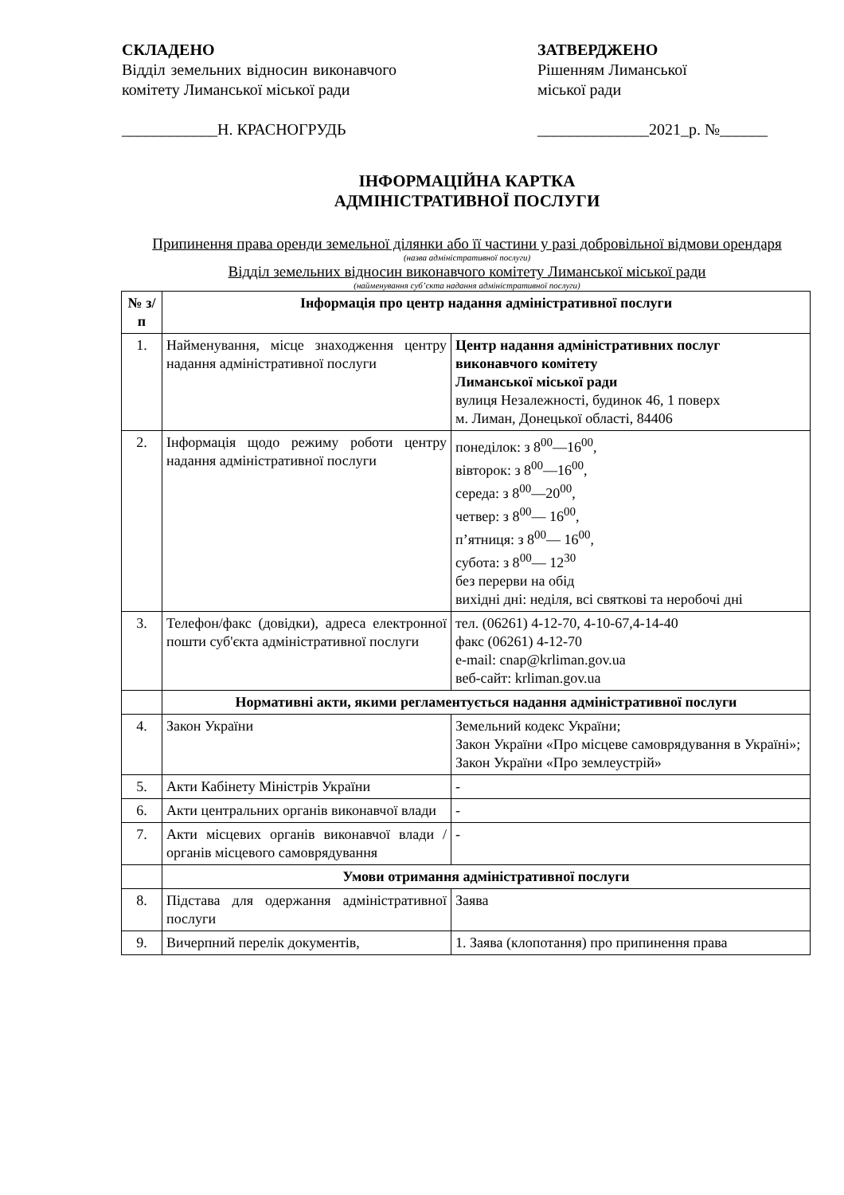СКЛАДЕНО
Відділ земельних відносин виконавчого комітету Лиманської міської ради
____________Н. КРАСНОГРУДЬ
ЗАТВЕРДЖЕНО
Рішенням Лиманської
міської ради
______________2021_р. №______
ІНФОРМАЦІЙНА КАРТКА
АДМІНІСТРАТИВНОЇ ПОСЛУГИ
Припинення права оренди земельної ділянки або її частини у разі добровільної відмови орендаря
(назва адміністративної послуги)
Відділ земельних відносин виконавчого комітету Лиманської міської ради
(найменування суб’єкта надання адміністративної послуги)
| № з/п | Інформація про центр надання адміністративної послуги | |
| 1. | Найменування, місце знаходження центру надання адміністративної послуги | Центр надання адміністративних послуг виконавчого комітету Лиманської міської ради вулиця Незалежності, будинок 46, 1 поверх м. Лиман, Донецької області, 84406 |
| 2. | Інформація щодо режиму роботи центру надання адміністративної послуги | понеділок: з 8<sup>00</sup>—16<sup>00</sup>, вівторок: з 8<sup>00</sup>—16<sup>00</sup>, середа: з 8<sup>00</sup>—20<sup>00</sup>, четвер: з 8<sup>00</sup>— 16<sup>00</sup>, п’ятниця: з 8<sup>00</sup>— 16<sup>00</sup>, субота: з 8<sup>00</sup>— 12<sup>30</sup> без перерви на обід вихідні дні: неділя, всі святкові та неробочі дні |
| 3. | Телефон/факс (довідки), адреса електронної пошти суб'єкта адміністративної послуги | тел. (06261) 4-12-70, 4-10-67,4-14-40 факс (06261) 4-12-70 e-mail: cnap@krliman.gov.ua веб-сайт: krliman.gov.ua |
| | Нормативні акти, якими регламентується надання адміністративної послуги | |
| 4. | Закон України | Земельний кодекс України; Закон України «Про місцеве самоврядування в Україні»; Закон України «Про землеустрій» |
| 5. | Акти Кабінету Міністрів України | - |
| 6. | Акти центральних органів виконавчої влади | - |
| 7. | Акти місцевих органів виконавчої влади / органів місцевого самоврядування | - |
| | Умови отримання адміністративної послуги | |
| 8. | Підстава для одержання адміністративної послуги | Заява |
| 9. | Вичерпний перелік документів, | 1. Заява (клопотання) про припинення права |